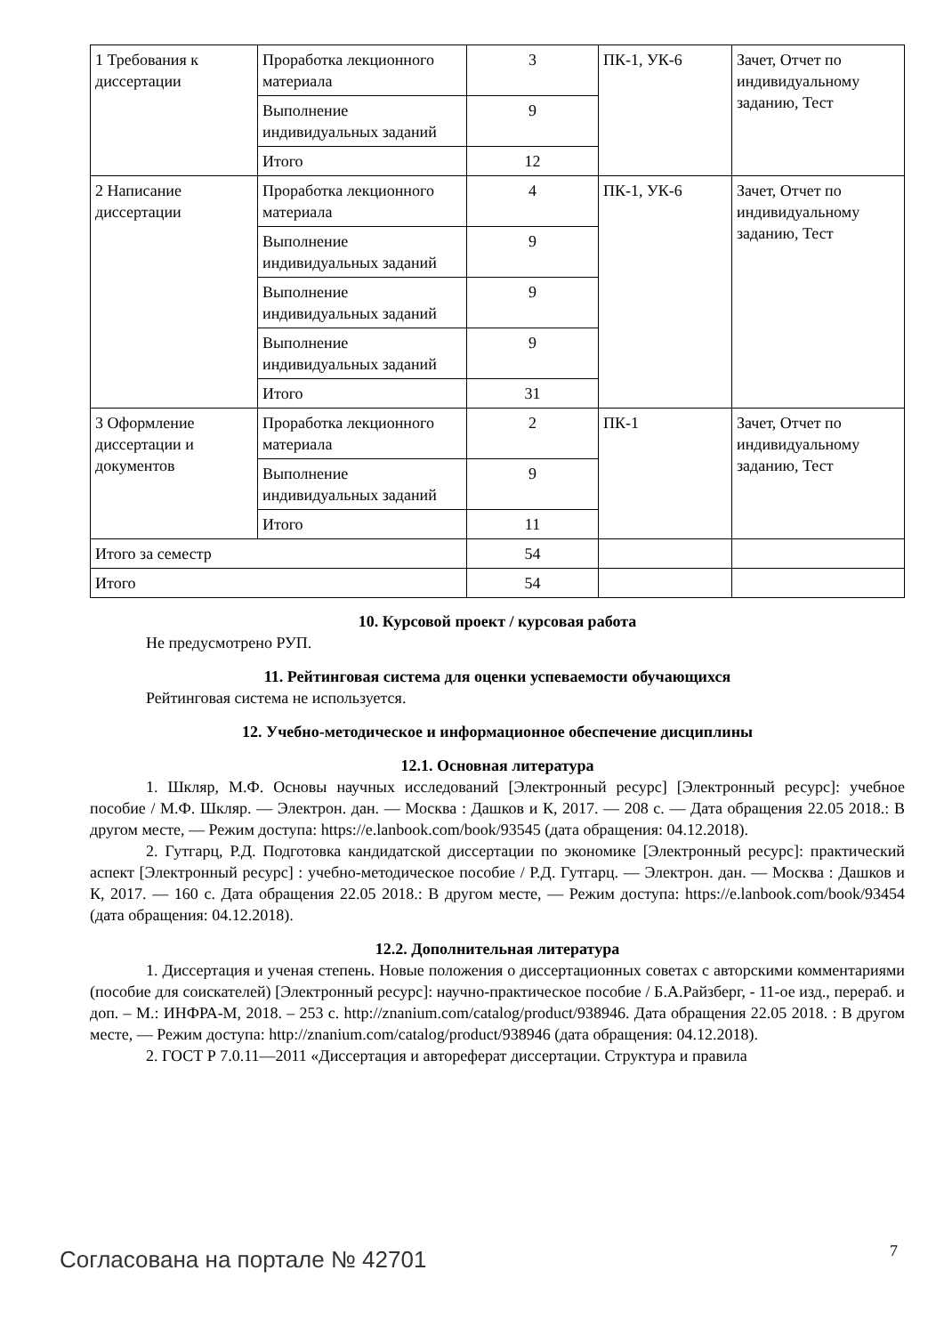| 1 Требования к диссертации | Проработка лекционного материала | 3 | ПК-1, УК-6 | Зачет, Отчет по индивидуальному заданию, Тест |
| | Выполнение индивидуальных заданий | 9 | | |
| | Итого | 12 | | |
| 2 Написание диссертации | Проработка лекционного материала | 4 | ПК-1, УК-6 | Зачет, Отчет по индивидуальному заданию, Тест |
| | Выполнение индивидуальных заданий | 9 | | |
| | Выполнение индивидуальных заданий | 9 | | |
| | Выполнение индивидуальных заданий | 9 | | |
| | Итого | 31 | | |
| 3 Оформление диссертации и документов | Проработка лекционного материала | 2 | ПК-1 | Зачет, Отчет по индивидуальному заданию, Тест |
| | Выполнение индивидуальных заданий | 9 | | |
| | Итого | 11 | | |
| Итого за семестр | | 54 | | |
| Итого | | 54 | | |
10. Курсовой проект / курсовая работа
Не предусмотрено РУП.
11. Рейтинговая система для оценки успеваемости обучающихся
Рейтинговая система не используется.
12. Учебно-методическое и информационное обеспечение дисциплины
12.1. Основная литература
1. Шкляр, М.Ф. Основы научных исследований [Электронный ресурс] [Электронный ресурс]: учебное пособие / М.Ф. Шкляр. — Электрон. дан. — Москва : Дашков и К, 2017. — 208 с. — Дата обращения 22.05 2018.: В другом месте, — Режим доступа: https://e.lanbook.com/book/93545 (дата обращения: 04.12.2018).
2. Гутгарц, Р.Д. Подготовка кандидатской диссертации по экономике [Электронный ресурс]: практический аспект [Электронный ресурс] : учебно-методическое пособие / Р.Д. Гутгарц. — Электрон. дан. — Москва : Дашков и К, 2017. — 160 с. Дата обращения 22.05 2018.: В другом месте, — Режим доступа: https://e.lanbook.com/book/93454 (дата обращения: 04.12.2018).
12.2. Дополнительная литература
1. Диссертация и ученая степень. Новые положения о диссертационных советах с авторскими комментариями (пособие для соискателей) [Электронный ресурс]: научно-практическое пособие / Б.А.Райзберг, - 11-ое изд., перераб. и доп. – М.: ИНФРА-М, 2018. – 253 с. http://znanium.com/catalog/product/938946. Дата обращения 22.05 2018. : В другом месте, — Режим доступа: http://znanium.com/catalog/product/938946 (дата обращения: 04.12.2018).
2. ГОСТ Р 7.0.11—2011 «Диссертация и автореферат диссертации. Структура и правила
Согласована на портале № 42701 7